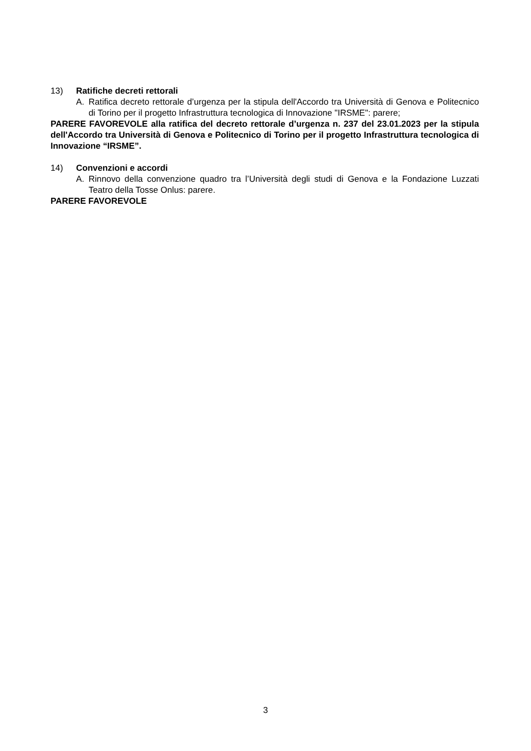13) Ratifiche decreti rettorali
A. Ratifica decreto rettorale d’urgenza per la stipula dell'Accordo tra Università di Genova e Politecnico di Torino per il progetto Infrastruttura tecnologica di Innovazione "IRSME": parere;
PARERE FAVOREVOLE alla ratifica del decreto rettorale d’urgenza n. 237 del 23.01.2023 per la stipula dell'Accordo tra Università di Genova e Politecnico di Torino per il progetto Infrastruttura tecnologica di Innovazione “IRSME”.
14) Convenzioni e accordi
A. Rinnovo della convenzione quadro tra l’Università degli studi di Genova e la Fondazione Luzzati Teatro della Tosse Onlus: parere.
PARERE FAVOREVOLE
3